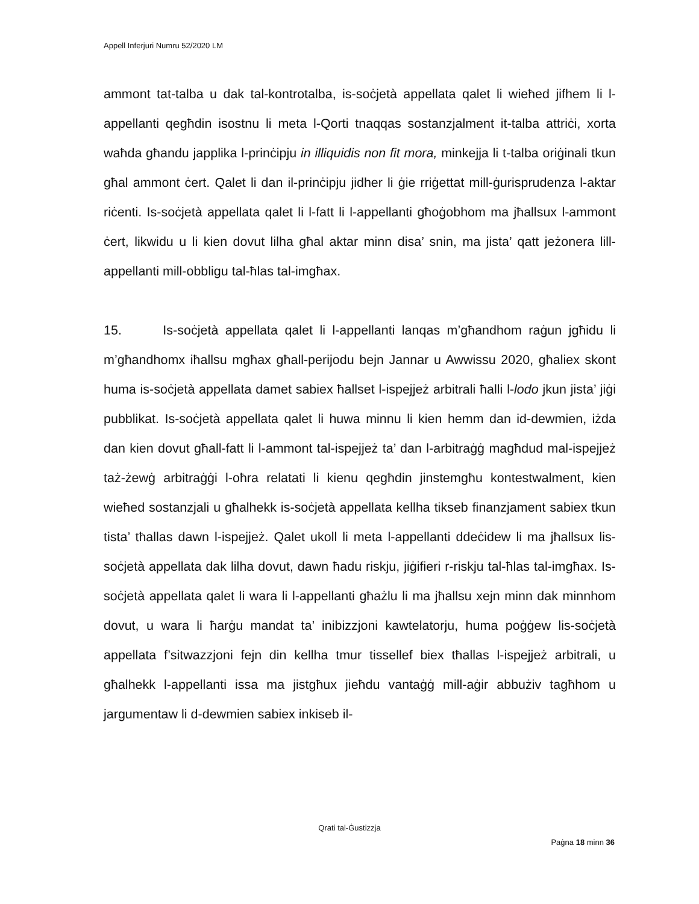Appell Inferjuri Numru 52/2020 LM
ammont tat-talba u dak tal-kontrotalba, is-soċjetà appellata qalet li wieħed jifhem li l-appellanti qegħdin isostnu li meta l-Qorti tnaqqas sostanzjalment it-talba attriċi, xorta waħda għandu japplika l-prinċipju in illiquidis non fit mora, minkejja li t-talba oriġinali tkun għal ammont ċert. Qalet li dan il-prinċipju jidher li ġie rriġettat mill-ġurisprudenza l-aktar riċenti. Is-soċjetà appellata qalet li l-fatt li l-appellanti għoġobhom ma jħallsux l-ammont ċert, likwidu u li kien dovut lilha għal aktar minn disa’ snin, ma jista’ qatt jeżonera lill-appellanti mill-obbligu tal-ħlas tal-imgħax.
15. Is-soċjetà appellata qalet li l-appellanti lanqas m’għandhom raġun jgħidu li m’għandhomx iħallsu mgħax għall-perijodu bejn Jannar u Awwissu 2020, għaliex skont huma is-soċjetà appellata damet sabiex ħallset l-ispejjeż arbitrali ħalli l-lodo jkun jista’ jiġi pubblikat. Is-soċjetà appellata qalet li huwa minnu li kien hemm dan id-dewmien, iżda dan kien dovut għall-fatt li l-ammont tal-ispejjeż ta’ dan l-arbitraġġ magħdud mal-ispejjeż taż-żewġ arbitraġġi l-oħra relatati li kienu qegħdin jinstemgħu kontestwalment, kien wieħed sostanzjali u għalhekk is-soċjetà appellata kellha tikseb finanzjament sabiex tkun tista’ tħallas dawn l-ispejjeż. Qalet ukoll li meta l-appellanti ddeċidew li ma jħallsux lis-soċjetà appellata dak lilha dovut, dawn ħadu riskju, jiġifieri r-riskju tal-ħlas tal-imgħax. Is-soċjetà appellata qalet li wara li l-appellanti għażlu li ma jħallsu xejn minn dak minnhom dovut, u wara li ħarġu mandat ta’ inibizzjoni kawtelatorju, huma poġġew lis-soċjetà appellata f’sitwazzjoni fejn din kellha tmur tissellef biex tħallas l-ispejjeż arbitrali, u għalhekk l-appellanti issa ma jistgħux jieħdu vantaġġ mill-aġir abbużiv tagħhom u jargumentaw li d-dewmien sabiex inkiseb il-
Qrati tal-Ġustizzja
Paġna 18 minn 36